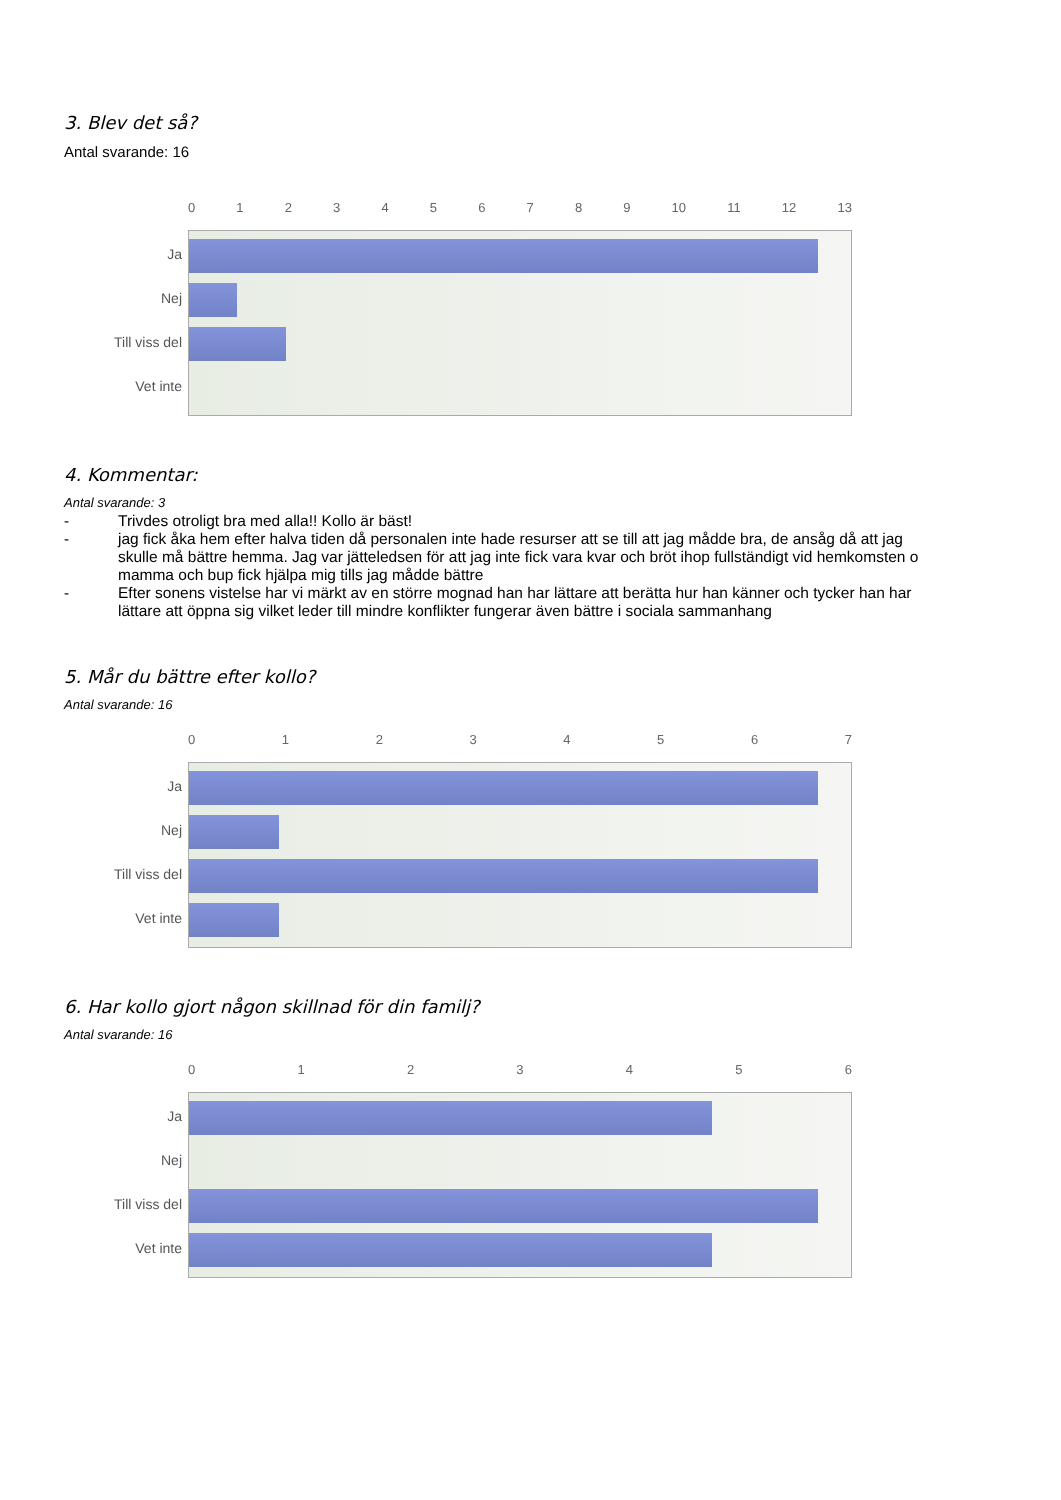3. Blev det så?
Antal svarande: 16
Ja
Nej
Till viss del
Vet inte
0123456789 10 11 12 13
4. Kommentar:
Antal svarande: 3
- Trivdes otroligt bra med alla!! Kollo är bäst!
- jag fick åka hem efter halva tiden då personalen inte hade resurser att se till att jag mådde bra, de ansåg då att jag skulle må bättre hemma. Jag var jätteledsen för att jag inte fick vara kvar och bröt ihop fullständigt vid hemkomsten o mamma och bup fick hjälpa mig tills jag mådde bättre
- Efter sonens vistelse har vi märkt av en större mognad han har lättare att berätta hur han känner och tycker han har lättare att öppna sig vilket leder till mindre konflikter fungerar även bättre i sociala sammanhang
5. Mår du bättre efter kollo?
Antal svarande: 16
Ja
Nej
Till viss del
Vet inte
01234567
6. Har kollo gjort någon skillnad för din familj?
Antal svarande: 16
Ja
Nej
Till viss del
Vet inte
0123456